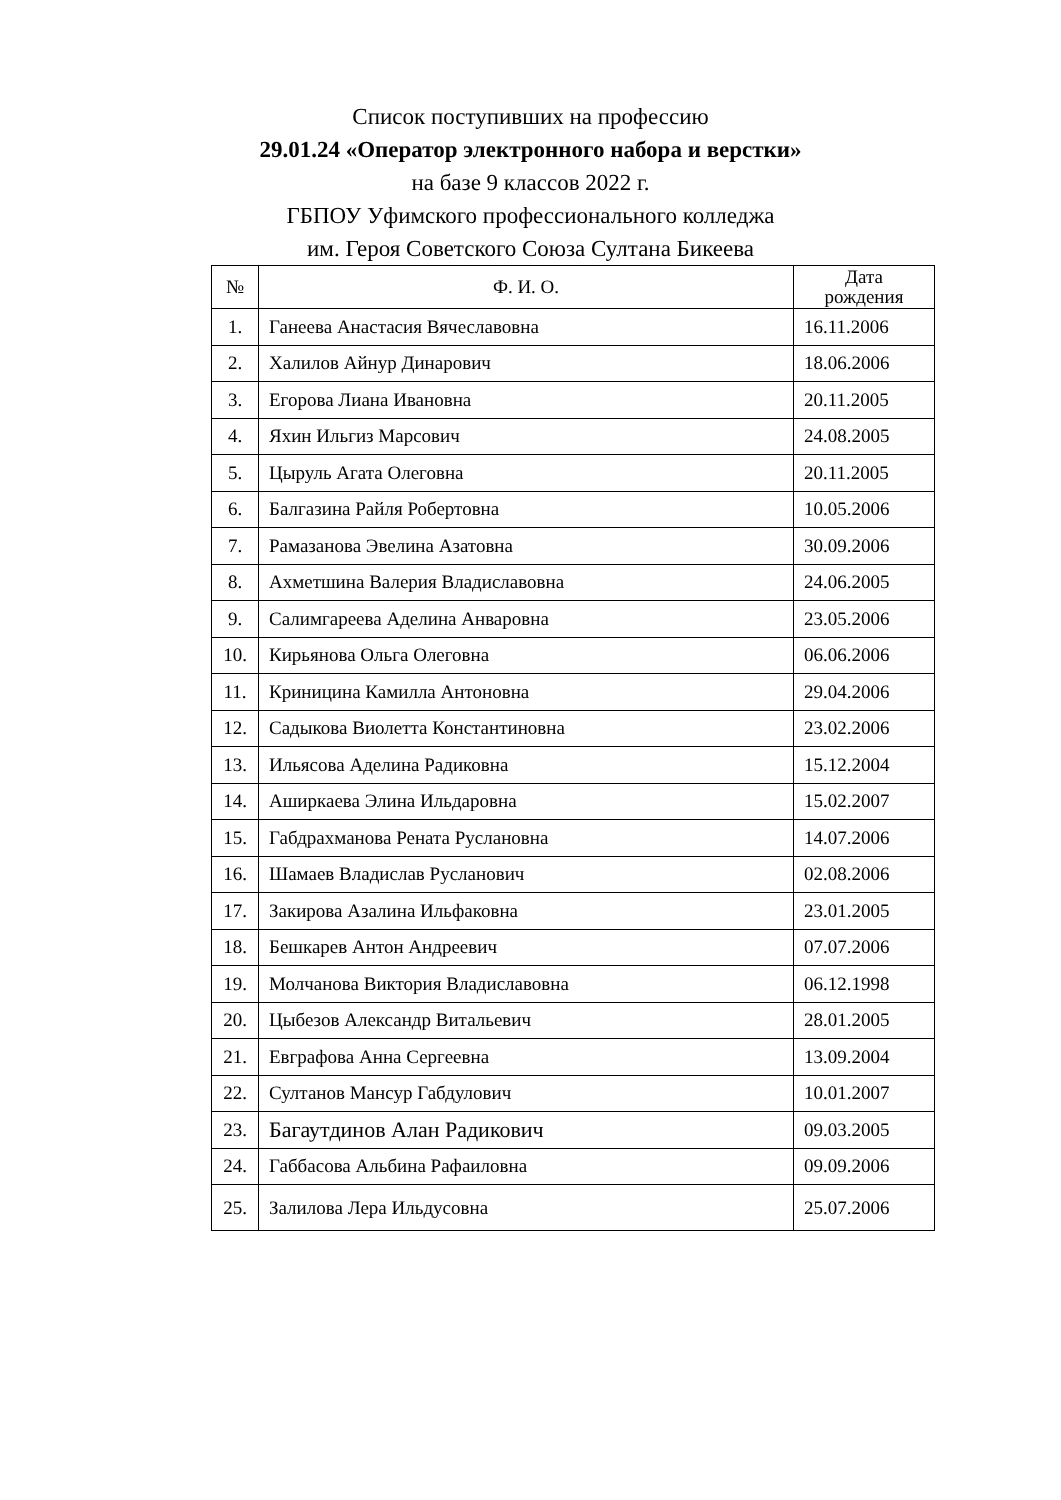Список поступивших на профессию
29.01.24 «Оператор электронного набора и верстки»
на базе 9 классов 2022 г.
ГБПОУ Уфимского профессионального колледжа
им. Героя Советского Союза Султана Бикеева
| № | Ф. И. О. | Дата рождения |
| --- | --- | --- |
| 1. | Ганеева Анастасия Вячеславовна | 16.11.2006 |
| 2. | Халилов Айнур Динарович | 18.06.2006 |
| 3. | Егорова Лиана Ивановна | 20.11.2005 |
| 4. | Яхин Ильгиз Марсович | 24.08.2005 |
| 5. | Цыруль Агата Олеговна | 20.11.2005 |
| 6. | Балгазина Райля Робертовна | 10.05.2006 |
| 7. | Рамазанова Эвелина Азатовна | 30.09.2006 |
| 8. | Ахметшина Валерия Владиславовна | 24.06.2005 |
| 9. | Салимгареева Аделина Анваровна | 23.05.2006 |
| 10. | Кирьянова Ольга Олеговна | 06.06.2006 |
| 11. | Криницина Камилла Антоновна | 29.04.2006 |
| 12. | Садыкова Виолетта Константиновна | 23.02.2006 |
| 13. | Ильясова Аделина Радиковна | 15.12.2004 |
| 14. | Аширкаева Элина Ильдаровна | 15.02.2007 |
| 15. | Габдрахманова Рената Руслановна | 14.07.2006 |
| 16. | Шамаев Владислав Русланович | 02.08.2006 |
| 17. | Закирова Азалина Ильфаковна | 23.01.2005 |
| 18. | Бешкарев Антон Андреевич | 07.07.2006 |
| 19. | Молчанова Виктория Владиславовна | 06.12.1998 |
| 20. | Цыбезов Александр Витальевич | 28.01.2005 |
| 21. | Евграфова Анна Сергеевна | 13.09.2004 |
| 22. | Султанов Мансур Габдулович | 10.01.2007 |
| 23. | Багаутдинов Алан Радикович | 09.03.2005 |
| 24. | Габбасова Альбина Рафаиловна | 09.09.2006 |
| 25. | Залилова Лера Ильдусовна | 25.07.2006 |